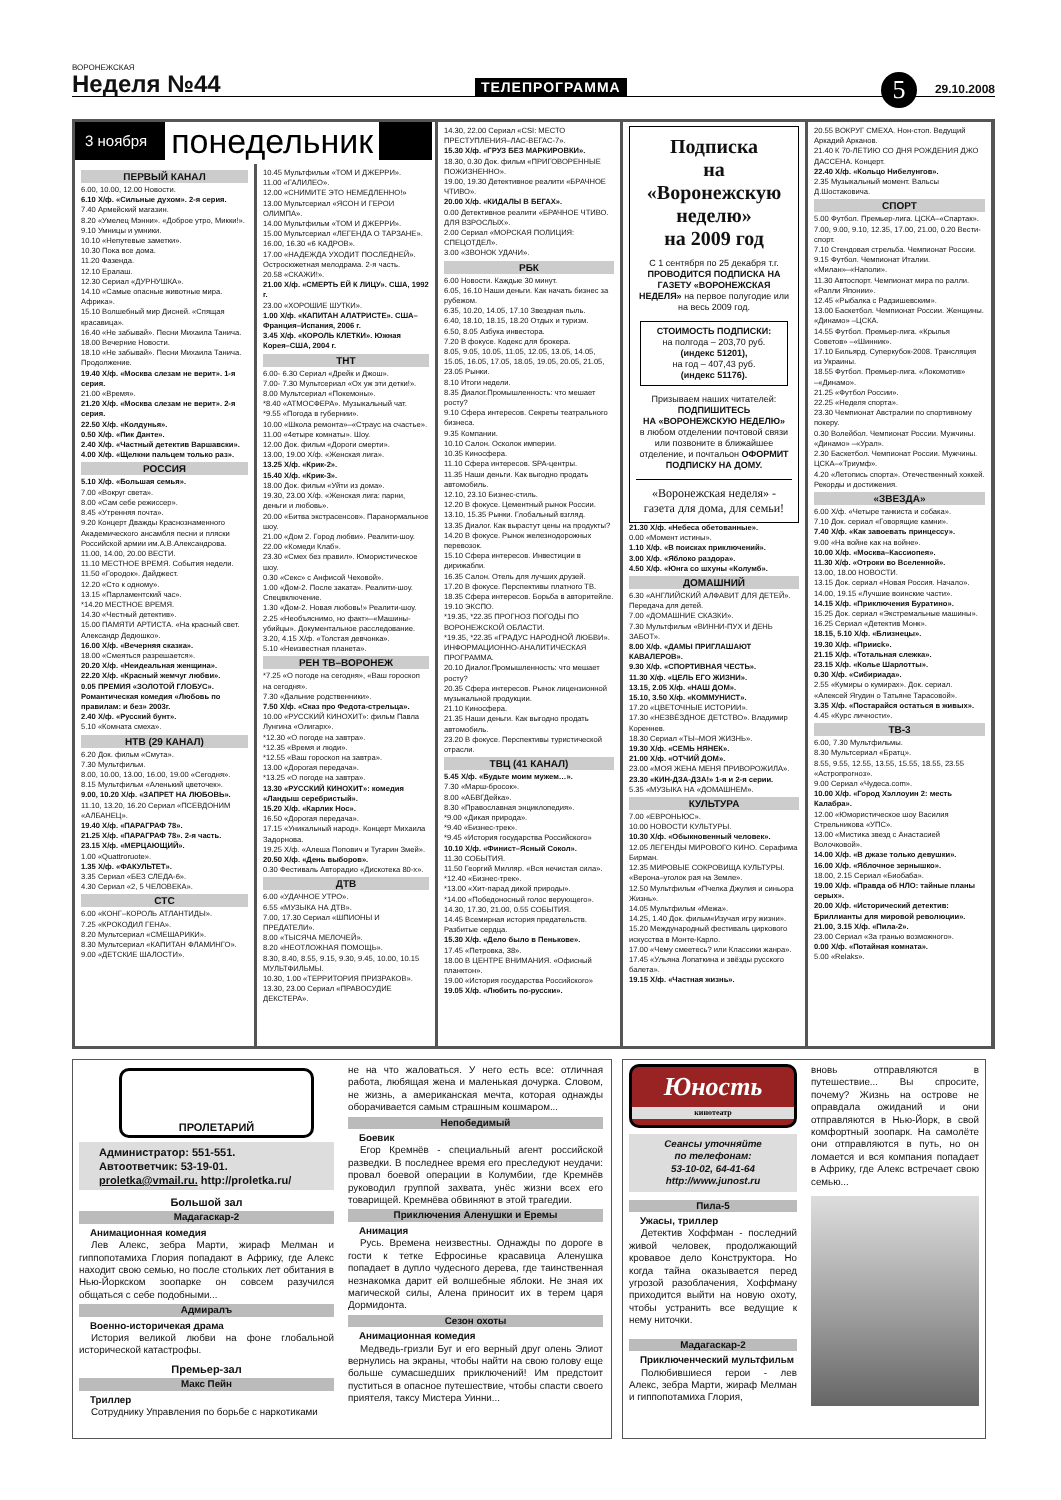ВОРОНЕЖСКАЯ
Неделя №44
ТЕЛЕПРОГРАММА
5
29.10.2008
3 ноября понедельник
ПЕРВЫЙ КАНАЛ
6.00, 10.00, 12.00 Новости.
6.10 Х/ф. «Сильные духом». 2-я серия.
7.40 Армейский магазин.
8.20 «Умелец Мэнни». «Доброе утро, Микки!».
9.10 Умницы и умники.
10.10 «Непутевые заметки».
10.30 Пока все дома.
11.20 Фазенда.
12.10 Ералаш.
12.30 Сериал «ДУРНУШКА».
14.10 «Самые опасные животные мира. Африка».
15.10 Волшебный мир Дисней. «Спящая красавица».
16.40 «Не забывай». Песни Михаила Танича.
18.00 Вечерние Новости.
18.10 «Не забывай». Песни Михаила Танича. Продолжение.
19.40 Х/ф. «Москва слезам не верит». 1-я серия.
21.00 «Время».
21.20 Х/ф. «Москва слезам не верит». 2-я серия.
22.50 Х/ф. «Колдунья».
0.50 Х/ф. «Пик Данте».
2.40 Х/ф. «Частный детектив Варшавски».
4.00 Х/ф. «Щелкни пальцем только раз».
РОССИЯ
5.10 Х/ф. «Большая семья».
7.00 «Вокруг света».
8.00 «Сам себе режиссер».
8.45 «Утренняя почта».
9.20 Концерт Дважды Краснознаменного Академического ансамбля песни и пляски Российской армии им.А.В.Александрова.
11.00, 14.00, 20.00 ВЕСТИ.
11.10 МЕСТНОЕ ВРЕМЯ. События недели.
11.50 «Городок». Дайджест.
12.20 «Сто к одному».
13.15 «Парламентский час».
*14.20 МЕСТНОЕ ВРЕМЯ.
14.30 «Честный детектив».
15.00 ПАМЯТИ АРТИСТА. «На красный свет. Александр Дедюшко».
16.00 Х/ф. «Вечерняя сказка».
18.00 «Смеяться разрешается».
20.20 Х/ф. «Неидеальная женщина».
22.20 Х/ф. «Красный жемчуг любви».
0.05 ПРЕМИЯ «ЗОЛОТОЙ ГЛОБУС». Романтическая комедия «Любовь по правилам: и без» 2003г.
2.40 Х/ф. «Русский бунт».
5.10 «Комната смеха».
НТВ (29 КАНАЛ)
6.20 Док. фильм «Смута».
7.30 Мультфильм.
8.00, 10.00, 13.00, 16.00, 19.00 «Сегодня».
8.15 Мультфильм «Аленький цветочек».
9.00, 10.20 Х/ф. «ЗАПРЕТ НА ЛЮБОВЬ».
11.10, 13.20, 16.20 Сериал «ПСЕВДОНИМ «АЛБАНЕЦ».
19.40 Х/ф. «ПАРАГРАФ 78».
21.25 Х/ф. «ПАРАГРАФ 78». 2-я часть.
23.15 Х/ф. «МЕРЦАЮЩИЙ».
1.00 «Quattroruote».
1.35 Х/ф. «ФАКУЛЬТЕТ».
3.35 Сериал «БЕЗ СЛЕДА-6».
4.30 Сериал «2, 5 ЧЕЛОВЕКА».
СТС
6.00 «КОНГ–КОРОЛЬ АТЛАНТИДЫ».
7.25 «КРОКОДИЛ ГЕНА».
8.20 Мультсериал «СМЕШАРИКИ».
8.30 Мультсериал «КАПИТАН ФЛАМИНГО».
9.00 «ДЕТСКИЕ ШАЛОСТИ».
10.45 Мультфильм «ТОМ И ДЖЕРРИ».
11.00 «ГАЛИЛЕО».
12.00 «СНИМИТЕ ЭТО НЕМЕДЛЕННО!»
13.00 Мультсериал «ЯСОН И ГЕРОИ ОЛИМПА».
14.00 Мультфильм «ТОМ И ДЖЕРРИ».
15.00 Мультсериал «ЛЕГЕНДА О ТАРЗАНЕ».
16.00, 16.30 «6 КАДРОВ».
17.00 «НАДЕЖДА УХОДИТ ПОСЛЕДНЕЙ». Остросюжетная мелодрама. 2-я часть.
20.58 «СКАЖИ!».
21.00 Х/ф. «СМЕРТЬ ЕЙ К ЛИЦУ». США, 1992 г.
23.00 «ХОРОШИЕ ШУТКИ».
1.00 Х/ф. «КАПИТАН АЛАТРИСТЕ». США–Франция–Испания, 2006 г.
3.45 Х/ф. «КОРОЛЬ КЛЕТКИ». Южная Корея–США, 2004 г.
ТНТ
6.00- 6.30 Сериал «Дрейк и Джош».
7.00- 7.30 Мультсериал «Ох уж эти детки!».
8.00 Мультсериал «Покемоны».
*8.40 «АТМОСФЕРА». Музыкальный чат.
*9.55 «Погода в губернии».
10.00 «Школа ремонта»–«Страус на счастье».
11.00 «4етыре комнаты». Шоу.
12.00 Док. фильм «Дороги смерти».
13.00, 19.00 Х/ф. «Женская лига».
13.25 Х/ф. «Крик-2».
15.40 Х/ф. «Крик-3».
18.00 Док. фильм «Уйти из дома».
19.30, 23.00 Х/ф. «Женская лига: парни, деньги и любовь».
20.00 «Битва экстрасенсов». Паранормальное шоу.
21.00 «Дом 2. Город любви». Реалити-шоу.
22.00 «Комеди Клаб».
23.30 «Смех без правил». Юмористическое шоу.
0.30 «Секс» с Анфисой Чеховой».
1.00 «Дом-2. После заката». Реалити-шоу. Спецвключение.
1.30 «Дом-2. Новая любовь!» Реалити-шоу.
2.25 «Необъяснимо, но факт»–«Машины-убийцы». Документальное расследование.
3.20, 4.15 Х/ф. «Толстая девчонка».
5.10 «Неизвестная планета».
РЕН ТВ–ВОРОНЕЖ
*7.25 «О погоде на сегодня», «Ваш гороскоп на сегодня».
7.30 «Дальние родственники».
7.50 Х/ф. «Сказ про Федота-стрельца».
10.00 «РУССКИЙ КИНОХИТ»: фильм Павла Лунгина «Олигарх».
*12.30 «О погоде на завтра».
*12.35 «Время и люди».
*12.55 «Ваш гороскоп на завтра».
13.00 «Дорогая передача».
*13.25 «О погоде на завтра».
13.30 «РУССКИЙ КИНОХИТ»: комедия «Ландыш серебристый».
15.20 Х/ф. «Карлик Нос».
16.50 «Дорогая передача».
17.15 «Уникальный народ». Концерт Михаила Задорнова.
19.25 Х/ф. «Алеша Попович и Тугарин Змей».
20.50 Х/ф. «День выборов».
0.30 Фестиваль Авторадио «Дискотека 80-х».
ДТВ
6.00 «УДАЧНОЕ УТРО».
6.55 «МУЗЫКА НА ДТВ».
7.00, 17.30 Сериал «ШПИОНЫ И ПРЕДАТЕЛИ».
8.00 «ТЫСЯЧА МЕЛОЧЕЙ».
8.20 «НЕОТЛОЖНАЯ ПОМОЩЬ».
8.30, 8.40, 8.55, 9.15, 9.30, 9.45, 10.00, 10.15 МУЛЬТФИЛЬМЫ.
10.30, 1.00 «ТЕРРИТОРИЯ ПРИЗРАКОВ».
13.30, 23.00 Сериал «ПРАВОСУДИЕ ДЕКСТЕРА».
14.30, 22.00 Сериал «CSI: МЕСТО ПРЕСТУПЛЕНИЯ–ЛАС-ВЕГАС-7».
15.30 Х/ф. «ГРУЗ БЕЗ МАРКИРОВКИ».
18.30, 0.30 Док. фильм «ПРИГОВОРЕННЫЕ ПОЖИЗНЕННО».
19.00, 19.30 Детективное реалити «БРАЧНОЕ ЧТИВО».
20.00 Х/ф. «КИДАЛЫ В БЕГАХ».
0.00 Детективное реалити «БРАЧНОЕ ЧТИВО. ДЛЯ ВЗРОСЛЫХ».
2.00 Сериал «МОРСКАЯ ПОЛИЦИЯ: СПЕЦОТДЕЛ».
3.00 «ЗВОНОК УДАЧИ».
РБК
6.00 Новости. Каждые 30 минут.
6.05, 16.10 Наши деньги. Как начать бизнес за рубежом.
6.35, 10.20, 14.05, 17.10 Звездная пыль.
6.40, 18.10, 18.15, 18.20 Отдых и туризм.
6.50, 8.05 Азбука инвестора.
7.20 В фокусе. Кодекс для брокера.
8.05, 9.05, 10.05, 11.05, 12.05, 13.05, 14.05, 15.05, 16.05, 17.05, 18.05, 19.05, 20.05, 21.05, 23.05 Рынки.
8.10 Итоги недели.
8.35 Диалог.Промышленность: что мешает росту?
9.10 Сфера интересов. Секреты театрального бизнеса.
9.35 Компании.
10.10 Салон. Осколок империи.
10.35 Киносфера.
11.10 Сфера интересов. SPA-центры.
11.35 Наши деньги. Как выгодно продать автомобиль.
12.10, 23.10 Бизнес-стиль.
12.20 В фокусе. Цементный рынок России.
13.10, 15.35 Рынки. Глобальный взгляд.
13.35 Диалог. Как вырастут цены на продукты?
14.20 В фокусе. Рынок железнодорожных перевозок.
15.10 Сфера интересов. Инвестиции в дирижабли.
16.35 Салон. Отель для лучших друзей.
17.20 В фокусе. Перспективы платного ТВ.
18.35 Сфера интересов. Борьба в авторитейле.
19.10 ЭКСПО.
*19.35, *22.35 ПРОГНОЗ ПОГОДЫ ПО ВОРОНЕЖСКОЙ ОБЛАСТИ.
*19.35, *22.35 «ГРАДУС НАРОДНОЙ ЛЮБВИ». ИНФОРМАЦИОННО-АНАЛИТИЧЕСКАЯ ПРОГРАММА.
20.10 Диалог.Промышленность: что мешает росту?
20.35 Сфера интересов. Рынок лицензионной музыкальной продукции.
21.10 Киносфера.
21.35 Наши деньги. Как выгодно продать автомобиль.
23.20 В фокусе. Перспективы туристической отрасли.
ТВЦ (41 КАНАЛ)
5.45 Х/ф. «Будьте моим мужем…».
7.30 «Марш-бросок».
8.00 «АБВГДейка».
8.30 «Православная энциклопедия».
*9.00 «Дикая природа».
*9.40 «Бизнес-трек».
*9.45 «История государства Российского»
10.10 Х/ф. «Финист–Ясный Сокол».
11.30 СОБЫТИЯ.
11.50 Георгий Милляр. «Вся нечистая сила».
*12.40 «Бизнес-трек».
*13.00 «Хит-парад дикой природы».
*14.00 «Победоносный голос верующего».
14.30, 17.30, 21.00, 0.55 СОБЫТИЯ.
14.45 Всемирная история предательств. Разбитые сердца.
15.30 Х/ф. «Дело было в Пенькове».
17.45 «Петровка, 38».
18.00 В ЦЕНТРЕ ВНИМАНИЯ. «Офисный планктон».
19.00 «История государства Российского»
19.05 Х/ф. «Любить по-русски».
Подписка
на «Воронежскую
неделю»
на 2009 год
С 1 сентября по 25 декабря т.г.
ПРОВОДИТСЯ ПОДПИСКА НА ГАЗЕТУ «ВОРОНЕЖСКАЯ НЕДЕЛЯ» на первое полугодие или на весь 2009 год.
СТОИМОСТЬ ПОДПИСКИ:
на полгода – 203,70 руб.
(индекс 51201),
на год – 407,43 руб.
(индекс 51176).
Призываем наших читателей:
ПОДПИШИТЕСЬ
НА «ВОРОНЕЖСКУЮ НЕДЕЛЮ»
в любом отделении почтовой связи или позвоните в ближайшее отделение, и почтальон ОФОРМИТ ПОДПИСКУ НА ДОМУ.
«Воронежская неделя» - газета для дома, для семьи!
21.30 Х/ф. «Небеса обетованные».
0.00 «Момент истины».
1.10 Х/ф. «В поисках приключений».
3.00 Х/ф. «Яблоко раздора».
4.50 Х/ф. «Юнга со шхуны «Колумб».
ДОМАШНИЙ
6.30 «АНГЛИЙСКИЙ АЛФАВИТ ДЛЯ ДЕТЕЙ». Передача для детей.
7.00 «ДОМАШНИЕ СКАЗКИ».
7.30 Мультфильм «ВИННИ-ПУХ И ДЕНЬ ЗАБОТ».
8.00 Х/ф. «ДАМЫ ПРИГЛАШАЮТ КАВАЛЕРОВ».
9.30 Х/ф. «СПОРТИВНАЯ ЧЕСТЬ».
11.30 Х/ф. «ЦЕЛЬ ЕГО ЖИЗНИ».
13.15, 2.05 Х/ф. «НАШ ДОМ».
15.10, 3.50 Х/ф. «КОММУНИСТ».
17.20 «ЦВЕТОЧНЫЕ ИСТОРИИ».
17.30 «НЕЗВЁЗДНОЕ ДЕТСТВО». Владимир Кореннев.
18.30 Сериал «ТЫ–МОЯ ЖИЗНЬ».
19.30 Х/ф. «СЕМЬ НЯНЕК».
21.00 Х/ф. «ОТЧИЙ ДОМ».
23.00 «МОЯ ЖЕНА МЕНЯ ПРИВОРОЖИЛА».
23.30 «КИН-ДЗА-ДЗА!» 1-я и 2-я серии.
5.35 «МУЗЫКА НА «ДОМАШНЕМ».
КУЛЬТУРА
7.00 «ЕВРОНЬЮС».
10.00 НОВОСТИ КУЛЬТУРЫ.
10.30 Х/ф. «Обыкновенный человек».
12.05 ЛЕГЕНДЫ МИРОВОГО КИНО. Серафима Бирман.
12.35 МИРОВЫЕ СОКРОВИЩА КУЛЬТУРЫ. «Верона–уголок рая на Земле».
12.50 Мультфильм «Пчелка Джулия и синьора Жизнь».
14.05 Мультфильм «Межа».
14.25, 1.40 Док. фильм«Изучая игру жизни».
15.20 Международный фестиваль циркового искусства в Монте-Карло.
17.00 «Чему смеетесь? или Классики жанра».
17.45 «Ульяна Лопаткина и звёзды русского балета».
19.15 Х/ф. «Частная жизнь».
20.55 ВОКРУГ СМЕХА. Нон-стоп. Ведущий Аркадий Арканов.
21.40 К 70-ЛЕТИЮ СО ДНЯ РОЖДЕНИЯ ДЖО ДАССЕНА. Концерт.
22.40 Х/ф. «Кольцо Нибелунгов».
2.35 Музыкальный момент. Вальсы Д.Шостаковича.
СПОРТ
5.00 Футбол. Премьер-лига. ЦСКА–«Спартак».
7.00, 9.00, 9.10, 12.35, 17.00, 21.00, 0.20 Вести-спорт.
7.10 Стендовая стрельба. Чемпионат России.
9.15 Футбол. Чемпионат Италии. «Милан»–«Наполи».
11.30 Автоспорт. Чемпионат мира по ралли. «Ралли Японии».
12.45 «Рыбалка с Радзишевским».
13.00 Баскетбол. Чемпионат России. Женщины. «Динамо» –ЦСКА.
14.55 Футбол. Премьер-лига. «Крылья Советов» –«Шинник».
17.10 Бильярд. Суперкубок-2008. Трансляция из Украины.
18.55 Футбол. Премьер-лига. «Локомотив» –«Динамо».
21.25 «Футбол России».
22.25 «Неделя спорта».
23.30 Чемпионат Австралии по спортивному покеру.
0.30 Волейбол. Чемпионат России. Мужчины. «Динамо» –«Урал».
2.30 Баскетбол. Чемпионат России. Мужчины. ЦСКА–«Триумф».
4.20 «Летопись спорта». Отечественный хоккей. Рекорды и достижения.
«ЗВЕЗДА»
6.00 Х/ф. «Четыре танкиста и собака».
7.10 Док. сериал «Говорящие камни».
7.40 Х/ф. «Как завоевать принцессу».
9.00 «На войне как на войне».
10.00 Х/ф. «Москва–Кассиопея».
11.30 Х/ф. «Отроки во Вселенной».
13.00, 18.00 НОВОСТИ.
13.15 Док. сериал «Новая Россия. Начало».
14.00, 19.15 «Лучшие воинские части».
14.15 Х/ф. «Приключения Буратино».
15.25 Док. сериал «Экстремальные машины».
16.25 Сериал «Детектив Монк».
18.15, 5.10 Х/ф. «Близнецы».
19.30 Х/ф. «Приисk».
21.15 Х/ф. «Тотальная слежка».
23.15 Х/ф. «Колье Шарлотты».
0.30 Х/ф. «Сибириада».
2.55 «Кумиры о кумирах». Док. сериал. «Алексей Ягудин о Татьяне Тарасовой».
3.35 Х/ф. «Постарайся остаться в живых».
4.45 «Курс личности».
ТВ-3
6.00, 7.30 Мультфильмы.
8.30 Мультсериал «Братц».
8.55, 9.55, 12.55, 13.55, 15.55, 18.55, 23.55 «Астропрогноз».
9.00 Сериал «Чудеса.com».
10.00 Х/ф. «Город Хэллоуин 2: месть Калабра».
12.00 «Юмористическое шоу Василия Стрельникова «УПС».
13.00 «Мистика звезд с Анастасией Волочковой».
14.00 Х/ф. «В джазе только девушки».
16.00 Х/ф. «Яблочное зернышко».
18.00, 2.15 Сериал «Биобаба».
19.00 Х/ф. «Правда об НЛО: тайные планы серых».
20.00 Х/ф. «Исторический детектив: Бриллианты для мировой революции».
21.00, 3.15 Х/ф. «Пила-2».
23.00 Сериал «За гранью возможного».
0.00 Х/ф. «Потайная комната».
5.00 «Relaks».
ПРОЛЕТАРИЙ
Администратор: 551-551.
Автоответчик: 53-19-01.
proletka@vmail.ru. http://proletka.ru/
Большой зал
Мадагаскар-2
Анимационная комедия
Лев Алекс, зебра Марти, жираф Мелман и гиппопотамиха Глория попадают в Африку, где Алекс находит свою семью, но после стольких лет обитания в Нью-Йоркском зоопарке он совсем разучился общаться с себе подобными...
Адмиралъ
Военно-историчекая драма
История великой любви на фоне глобальной исторической катастрофы.
Премьер-зал
Макс Пейн
Триллер
Сотруднику Управления по борьбе с наркотиками
не на что жаловаться. У него есть все: отличная работа, любящая жена и маленькая дочурка. Словом, не жизнь, а американская мечта, которая однажды оборачивается самым страшным кошмаром...
Непобедимый
Боевик
Егор Кремнёв - специальный агент российской разведки. В последнее время его преследуют неудачи: провал боевой операции в Колумбии, где Кремнёв руководил группой захвата, унёс жизни всех его товарищей. Кремнёва обвиняют в этой трагедии.
Приключения Аленушки и Еремы
Анимация
Русь. Времена неизвестны. Однажды по дороге в гости к тетке Ефросинье красавица Аленушка попадает в дупло чудесного дерева, где таинственная незнакомка дарит ей волшебные яблоки. Не зная их магической силы, Алена приносит их в терем царя Дормидонта.
Сезон охоты
Анимационная комедия
Медведь-гризли Буг и его верный друг олень Элиот вернулись на экраны, чтобы найти на свою голову еще больше сумасшедших приключений! Им предстоит пуститься в опасное путешествие, чтобы спасти своего приятеля, таксу Мистера Уинни...
Юность
кинотеатр
Сеансы уточняйте
по телефонам:
53-10-02, 64-41-64
http://www.junost.ru
Пила-5
Ужасы, триллер
Детектив Хоффман - последний живой человек, продолжающий кровавое дело Конструктора. Но когда тайна оказывается перед угрозой разоблачения, Хоффману приходится выйти на новую охоту, чтобы устранить все ведущие к нему ниточки.
Мадагаскар-2
Приключенческий мультфильм
Полюбившиеся герои - лев Алекс, зебра Марти, жираф Мелман и гиппопотамиха Глория,
вновь отправляются в путешествие... Вы спросите, почему? Жизнь на острове не оправдала ожиданий и они отправляются в Нью-Йорк, в свой комфортный зоопарк. На самолёте они отправляются в путь, но он ломается и вся компания попадает в Африку, где Алекс встречает свою семью...